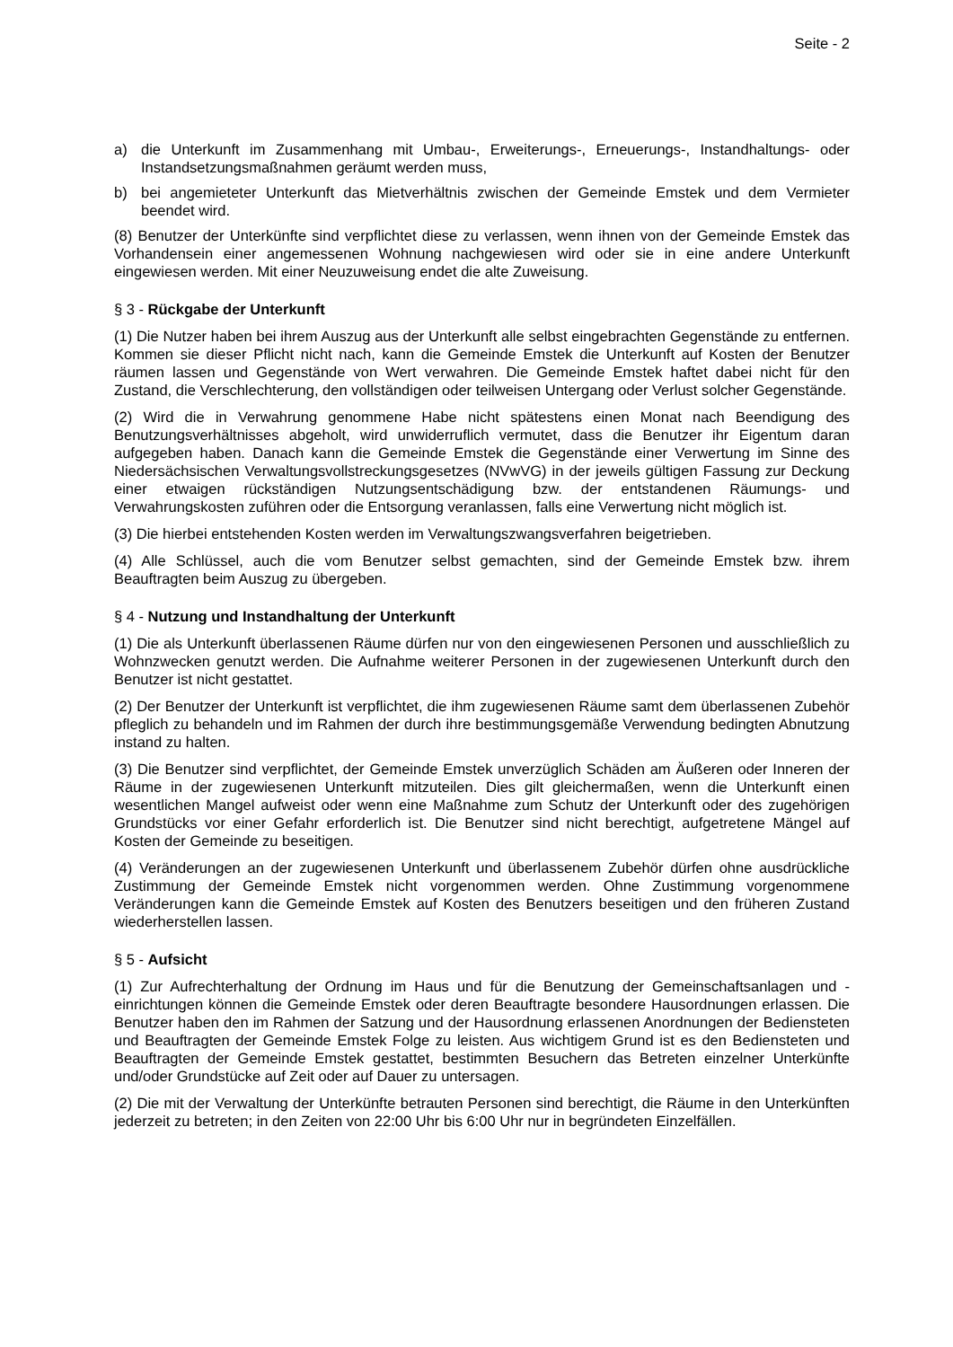Seite - 2
a) die Unterkunft im Zusammenhang mit Umbau-, Erweiterungs-, Erneuerungs-, Instandhaltungs- oder Instandsetzungsmaßnahmen geräumt werden muss,
b) bei angemieteter Unterkunft das Mietverhältnis zwischen der Gemeinde Emstek und dem Vermieter beendet wird.
(8) Benutzer der Unterkünfte sind verpflichtet diese zu verlassen, wenn ihnen von der Gemeinde Emstek das Vorhandensein einer angemessenen Wohnung nachgewiesen wird oder sie in eine andere Unterkunft eingewiesen werden. Mit einer Neuzuweisung endet die alte Zuweisung.
§ 3 - Rückgabe der Unterkunft
(1) Die Nutzer haben bei ihrem Auszug aus der Unterkunft alle selbst eingebrachten Gegenstände zu entfernen. Kommen sie dieser Pflicht nicht nach, kann die Gemeinde Emstek die Unterkunft auf Kosten der Benutzer räumen lassen und Gegenstände von Wert verwahren. Die Gemeinde Emstek haftet dabei nicht für den Zustand, die Verschlechterung, den vollständigen oder teilweisen Untergang oder Verlust solcher Gegenstände.
(2) Wird die in Verwahrung genommene Habe nicht spätestens einen Monat nach Beendigung des Benutzungsverhältnisses abgeholt, wird unwiderruflich vermutet, dass die Benutzer ihr Eigentum daran aufgegeben haben. Danach kann die Gemeinde Emstek die Gegenstände einer Verwertung im Sinne des Niedersächsischen Verwaltungsvollstreckungsgesetzes (NVwVG) in der jeweils gültigen Fassung zur Deckung einer etwaigen rückständigen Nutzungsentschädigung bzw. der entstandenen Räumungs- und Verwahrungskosten zuführen oder die Entsorgung veranlassen, falls eine Verwertung nicht möglich ist.
(3) Die hierbei entstehenden Kosten werden im Verwaltungszwangsverfahren beigetrieben.
(4) Alle Schlüssel, auch die vom Benutzer selbst gemachten, sind der Gemeinde Emstek bzw. ihrem Beauftragten beim Auszug zu übergeben.
§ 4 - Nutzung und Instandhaltung der Unterkunft
(1) Die als Unterkunft überlassenen Räume dürfen nur von den eingewiesenen Personen und ausschließlich zu Wohnzwecken genutzt werden. Die Aufnahme weiterer Personen in der zugewiesenen Unterkunft durch den Benutzer ist nicht gestattet.
(2) Der Benutzer der Unterkunft ist verpflichtet, die ihm zugewiesenen Räume samt dem überlassenen Zubehör pfleglich zu behandeln und im Rahmen der durch ihre bestimmungsgemäße Verwendung bedingten Abnutzung instand zu halten.
(3) Die Benutzer sind verpflichtet, der Gemeinde Emstek unverzüglich Schäden am Äußeren oder Inneren der Räume in der zugewiesenen Unterkunft mitzuteilen. Dies gilt gleichermaßen, wenn die Unterkunft einen wesentlichen Mangel aufweist oder wenn eine Maßnahme zum Schutz der Unterkunft oder des zugehörigen Grundstücks vor einer Gefahr erforderlich ist. Die Benutzer sind nicht berechtigt, aufgetretene Mängel auf Kosten der Gemeinde zu beseitigen.
(4) Veränderungen an der zugewiesenen Unterkunft und überlassenem Zubehör dürfen ohne ausdrückliche Zustimmung der Gemeinde Emstek nicht vorgenommen werden. Ohne Zustimmung vorgenommene Veränderungen kann die Gemeinde Emstek auf Kosten des Benutzers beseitigen und den früheren Zustand wiederherstellen lassen.
§ 5 - Aufsicht
(1) Zur Aufrechterhaltung der Ordnung im Haus und für die Benutzung der Gemeinschaftsanlagen und -einrichtungen können die Gemeinde Emstek oder deren Beauftragte besondere Hausordnungen erlassen. Die Benutzer haben den im Rahmen der Satzung und der Hausordnung erlassenen Anordnungen der Bediensteten und Beauftragten der Gemeinde Emstek Folge zu leisten. Aus wichtigem Grund ist es den Bediensteten und Beauftragten der Gemeinde Emstek gestattet, bestimmten Besuchern das Betreten einzelner Unterkünfte und/oder Grundstücke auf Zeit oder auf Dauer zu untersagen.
(2) Die mit der Verwaltung der Unterkünfte betrauten Personen sind berechtigt, die Räume in den Unterkünften jederzeit zu betreten; in den Zeiten von 22:00 Uhr bis 6:00 Uhr nur in begründeten Einzelfällen.